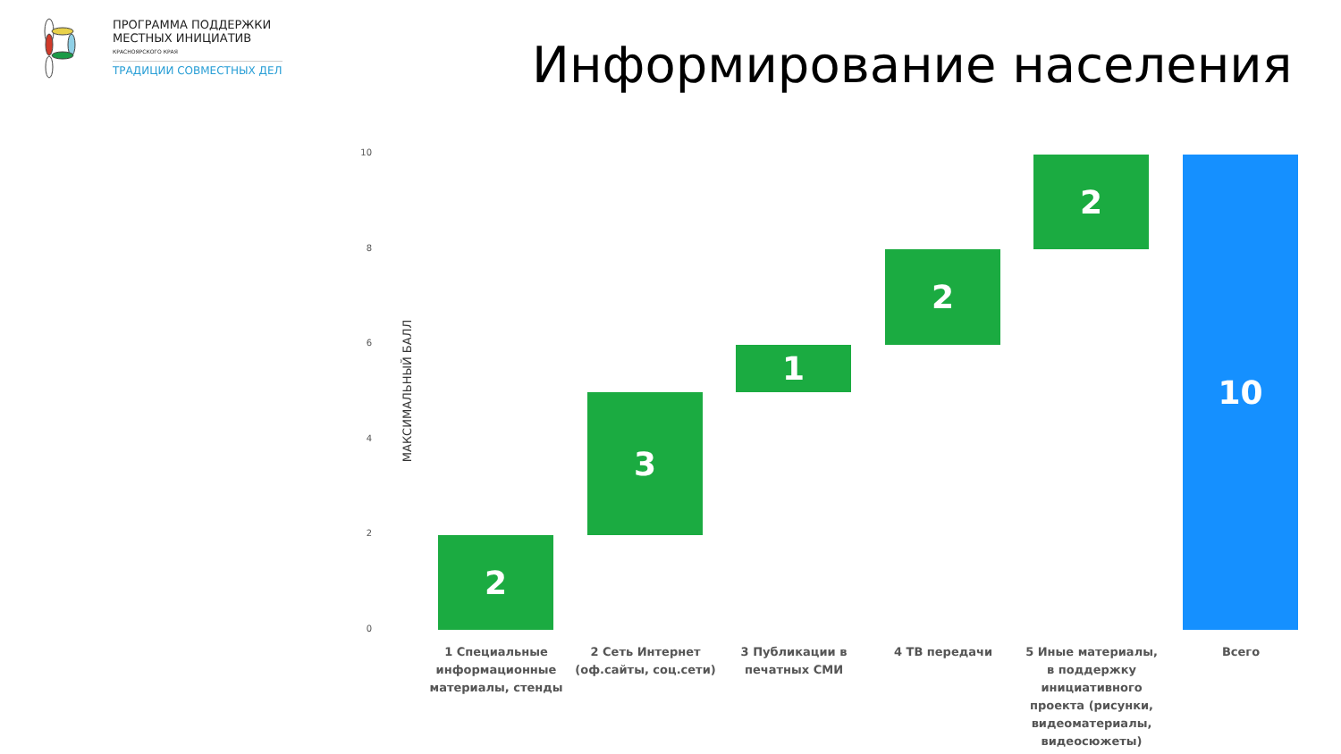ПРОГРАММА ПОДДЕРЖКИ
МЕСТНЫХ ИНИЦИАТИВ
КРАСНОЯРСКОГО КРАЯ
ТРАДИЦИИ СОВМЕСТНЫХ ДЕЛ
Информирование населения
МАКСИМАЛЬНЫЙ БАЛЛ
10
8
6
4
2
0
2
3
1
2
2 10
1 Специальные информационные материалы, стенды
2 Сеть Интернет (оф.сайты, соц.сети)
3 Публикации в печатных СМИ
4 ТВ передачи
5 Иные материалы, в поддержку инициативного проекта (рисунки, видеоматериалы, видеосюжеты)
Всего